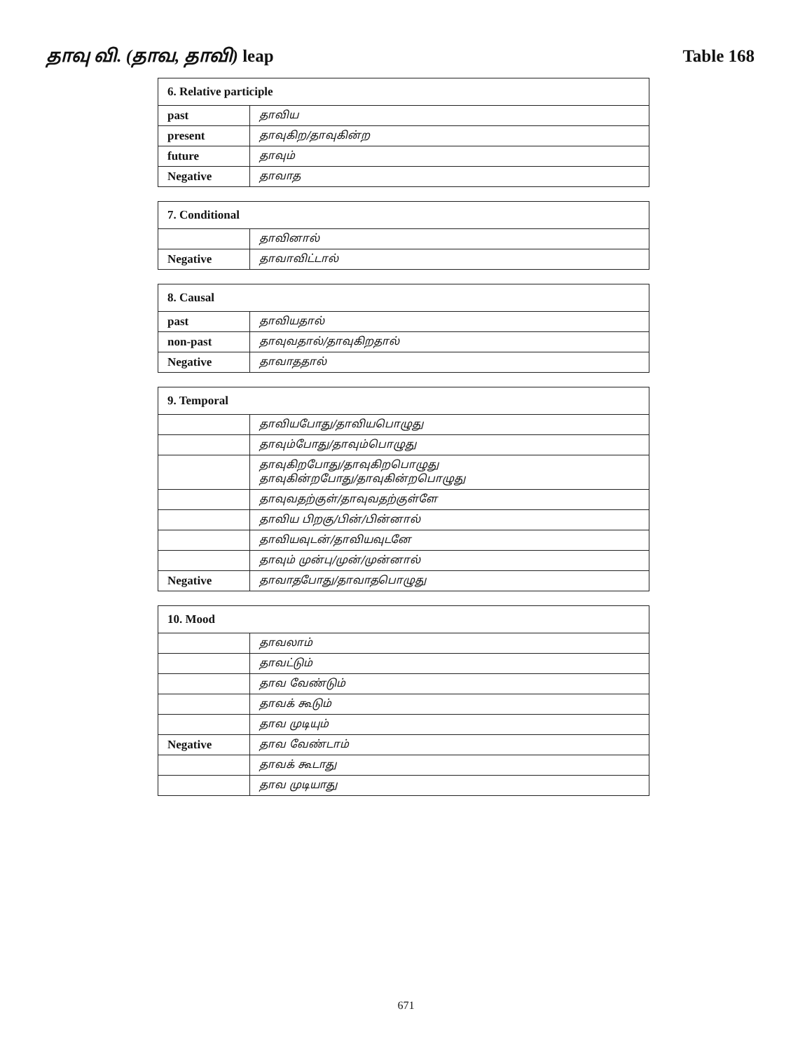தாவு வி. (தாவ, தாவி) leap Table 168
| 6. Relative participle | |
| --- | --- |
| past | தாவிய |
| present | தாவுகிற/தாவுகின்ற |
| future | தாவும் |
| Negative | தாவாத |
| 7. Conditional | |
| --- | --- |
| | தாவினால் |
| Negative | தாவாவிட்டால் |
| 8. Causal | |
| --- | --- |
| past | தாவியதால் |
| non-past | தாவுவதால்/தாவுகிறதால் |
| Negative | தாவாததால் |
| 9. Temporal | |
| --- | --- |
| | தாவியபோது/தாவியபொழுது |
| | தாவும்போது/தாவும்பொழுது |
| | தாவுகிறபோது/தாவுகிறபொழுது தாவுகின்றபோது/தாவுகின்றபொழுது |
| | தாவுவதற்குள்/தாவுவதற்குள்ளே |
| | தாவிய பிறகு/பின்/பின்னால் |
| | தாவியவுடன்/தாவியவுடனே |
| | தாவும் முன்பு/முன்/முன்னால் |
| Negative | தாவாதபோது/தாவாதபொழுது |
| 10. Mood | |
| --- | --- |
| | தாவலாம் |
| | தாவட்டும் |
| | தாவ வேண்டும் |
| | தாவக் கூடும் |
| | தாவ முடியும் |
| Negative | தாவ வேண்டாம் |
| | தாவக் கூடாது |
| | தாவ முடியாது |
671